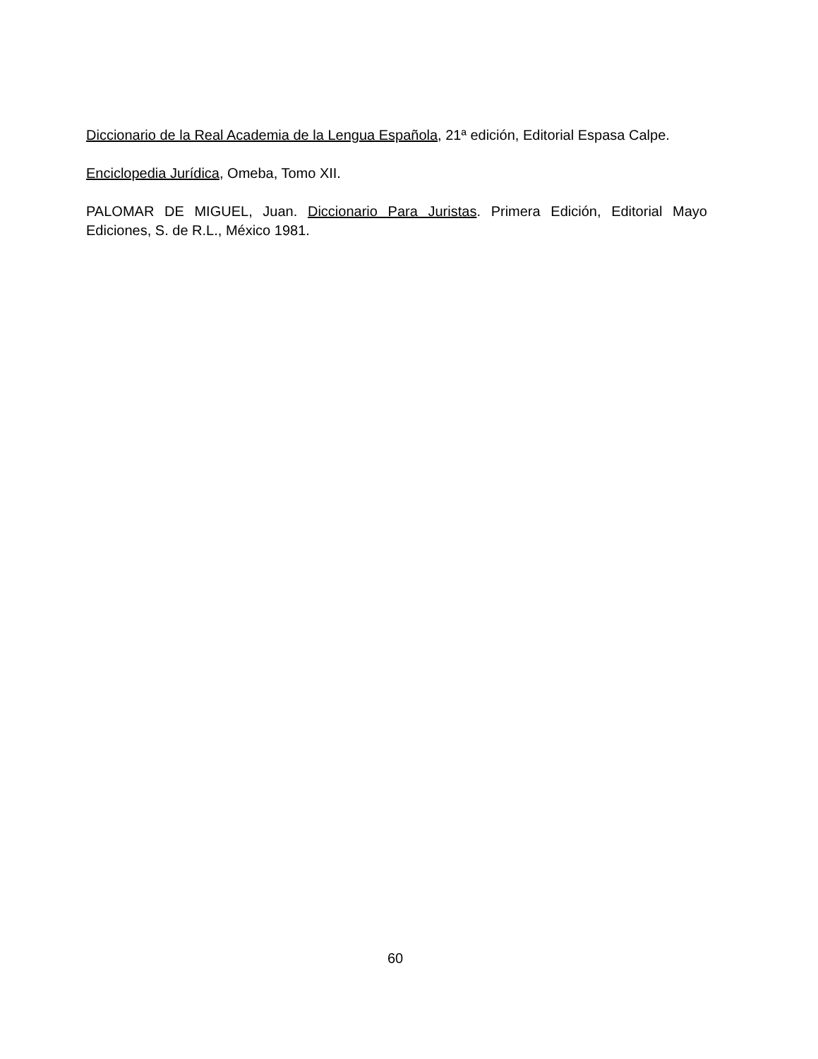Diccionario de la Real Academia de la Lengua Española, 21ª edición, Editorial Espasa Calpe.
Enciclopedia Jurídica, Omeba, Tomo XII.
PALOMAR DE MIGUEL, Juan. Diccionario Para Juristas. Primera Edición, Editorial Mayo Ediciones, S. de R.L., México 1981.
60